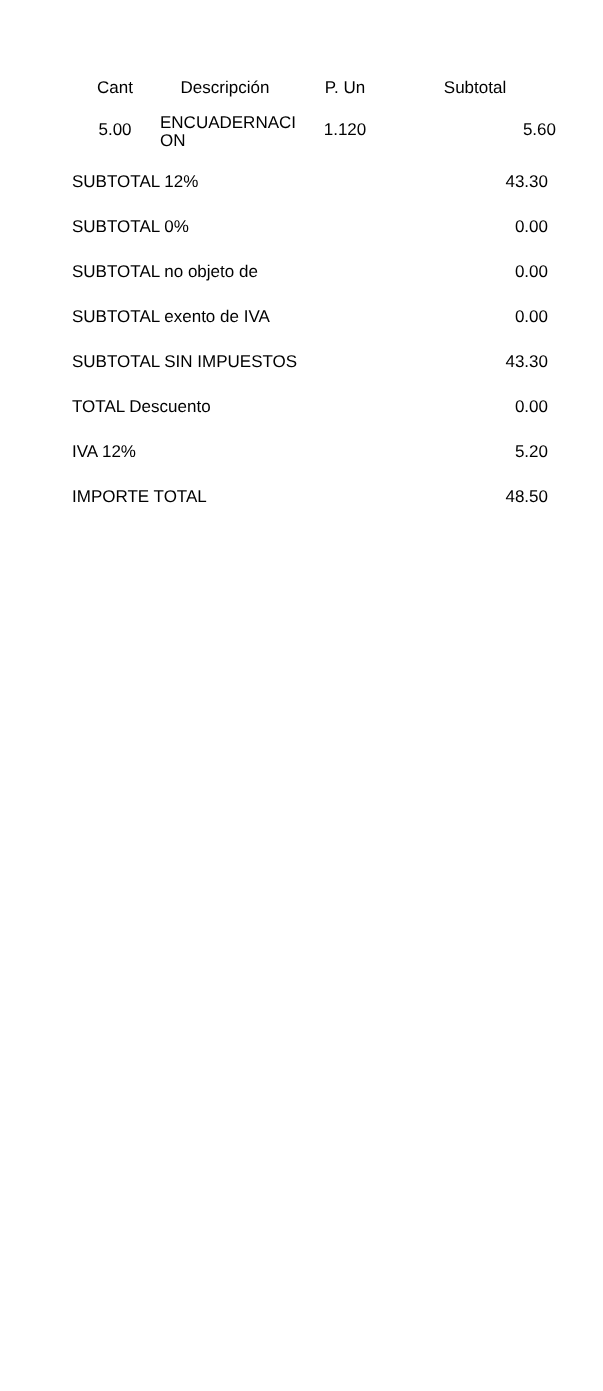| Cant | Descripción | P. Un | Subtotal |
| --- | --- | --- | --- |
| 5.00 | ENCUADERNACI ON | 1.120 | 5.60 |
| SUBTOTAL 12% | 43.30 |
| SUBTOTAL 0% | 0.00 |
| SUBTOTAL no objeto de | 0.00 |
| SUBTOTAL exento de IVA | 0.00 |
| SUBTOTAL SIN IMPUESTOS | 43.30 |
| TOTAL Descuento | 0.00 |
| IVA 12% | 5.20 |
| IMPORTE TOTAL | 48.50 |